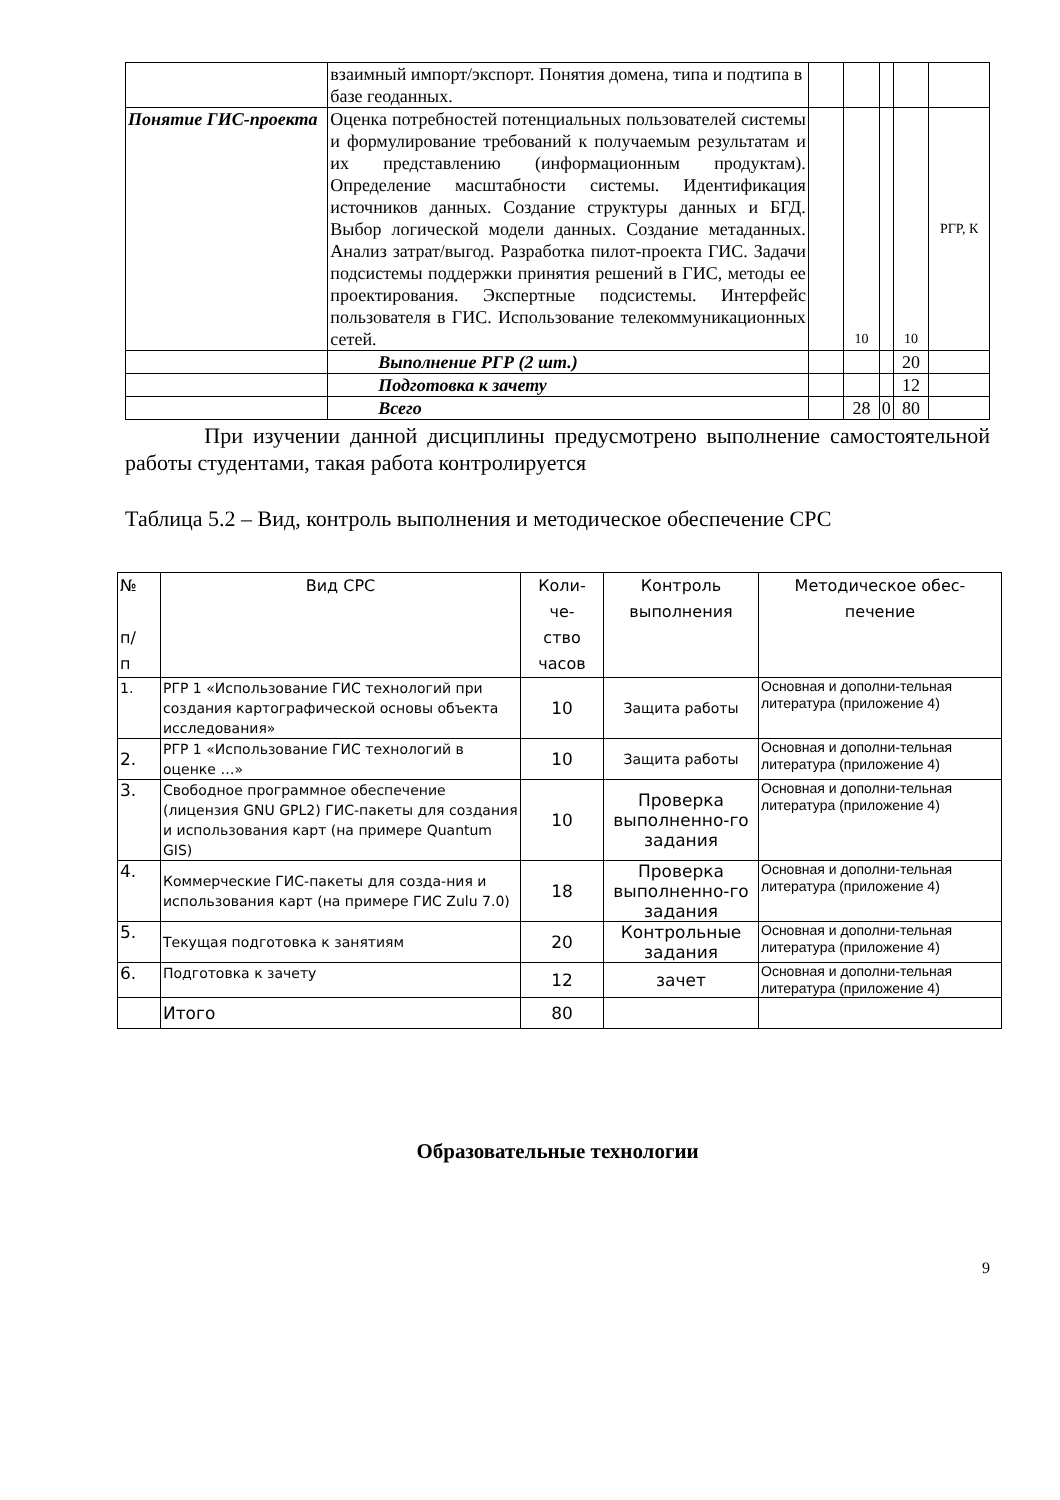| | взаимный импорт/экспорт. Понятия домена, типа и подтипа в базе геоданных. | | | | | |
| Понятие ГИС-проекта | Оценка потребностей потенциальных пользователей системы и формулирование требований к получаемым результатам и их представлению (информационным продуктам). Определение масштабности системы. Идентификация источников данных. Создание структуры данных и БГД. Выбор логической модели данных. Создание метаданных. Анализ затрат/выгод. Разработка пилот-проекта ГИС. Задачи подсистемы поддержки принятия решений в ГИС, методы ее проектирования. Экспертные подсистемы. Интерфейс пользователя в ГИС. Использование телекоммуникационных сетей. | | 10 | | 10 | РГР, К |
| | Выполнение РГР (2 шт.) | | | | 20 | |
| | Подготовка к зачету | | | | 12 | |
| | Всего | | 28 | 0 | 80 | |
При изучении данной дисциплины предусмотрено выполнение самостоятельной работы студентами, такая работа контролируется
Таблица 5.2 – Вид, контроль выполнения и методическое обеспечение СРС
| № п/ п | Вид СРС | Коли- че- ство часов | Контроль выполнения | Методическое обес- печение |
| --- | --- | --- | --- | --- |
| 1. | РГР 1 «Использование ГИС технологий при создания картографической основы объекта исследования» | 10 | Защита работы | Основная и дополни-тельная литература (приложение 4) |
| 2. | РГР 1 «Использование ГИС технологий в оценке …» | 10 | Защита работы | Основная и дополни-тельная литература (приложение 4) |
| 3. | Свободное программное обеспечение (лицензия GNU GPL2) ГИС-пакеты для создания и использования карт (на примере Quantum GIS) | 10 | Проверка выполненно-го задания | Основная и дополни-тельная литература (приложение 4) |
| 4. | Коммерческие ГИС-пакеты для созда-ния и использования карт (на примере ГИС Zulu 7.0) | 18 | Проверка выполненно-го задания | Основная и дополни-тельная литература (приложение 4) |
| 5. | Текущая подготовка к занятиям | 20 | Контрольные задания | Основная и дополни-тельная литература (приложение 4) |
| 6. | Подготовка к зачету | 12 | зачет | Основная и дополни-тельная литература (приложение 4) |
| | Итого | 80 | | |
Образовательные технологии
9